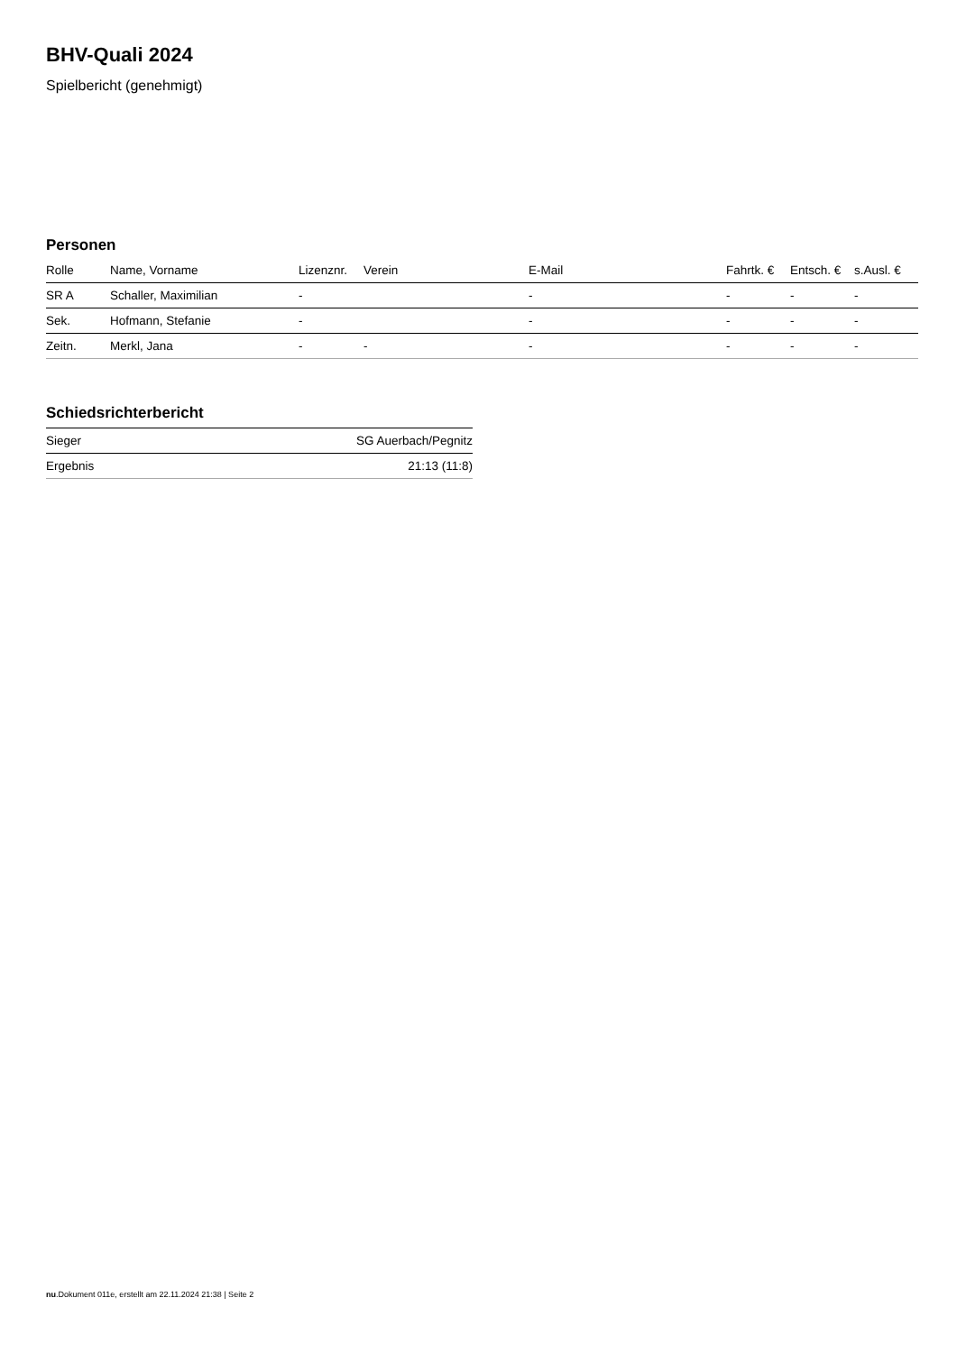BHV-Quali 2024
Spielbericht (genehmigt)
Personen
| Rolle | Name, Vorname | Lizenznr. | Verein | E-Mail | Fahrtk. € | Entsch. € | s.Ausl. € |
| --- | --- | --- | --- | --- | --- | --- | --- |
| SR A | Schaller, Maximilian | - | | - | - | - | - |
| Sek. | Hofmann, Stefanie | - | | - | - | - | - |
| Zeitn. | Merkl, Jana | - | - | - | - | - | - |
Schiedsrichterbericht
| Sieger | SG Auerbach/Pegnitz |
| Ergebnis | 21:13 (11:8) |
nu.Dokument 011e, erstellt am 22.11.2024 21:38 | Seite 2